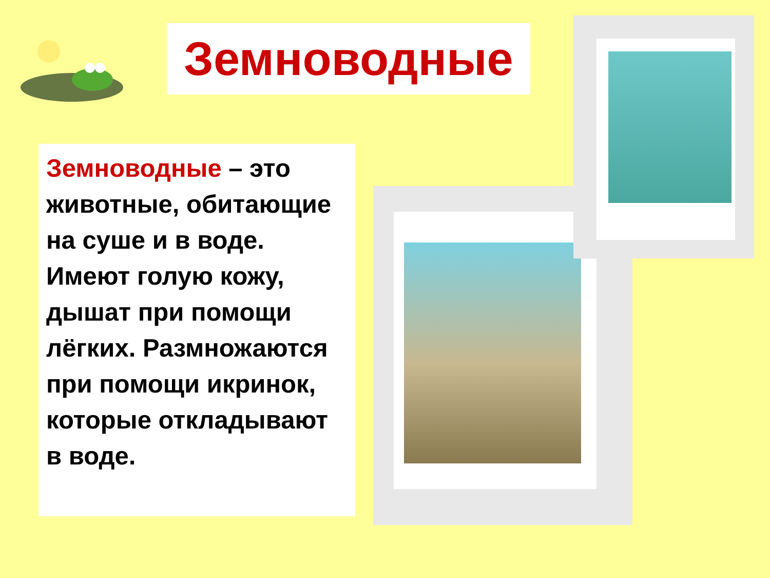Земноводные
Земноводные – это животные, обитающие на суше и в воде. Имеют голую кожу, дышат при помощи лёгких. Размножаются при помощи икринок, которые откладывают в воде.